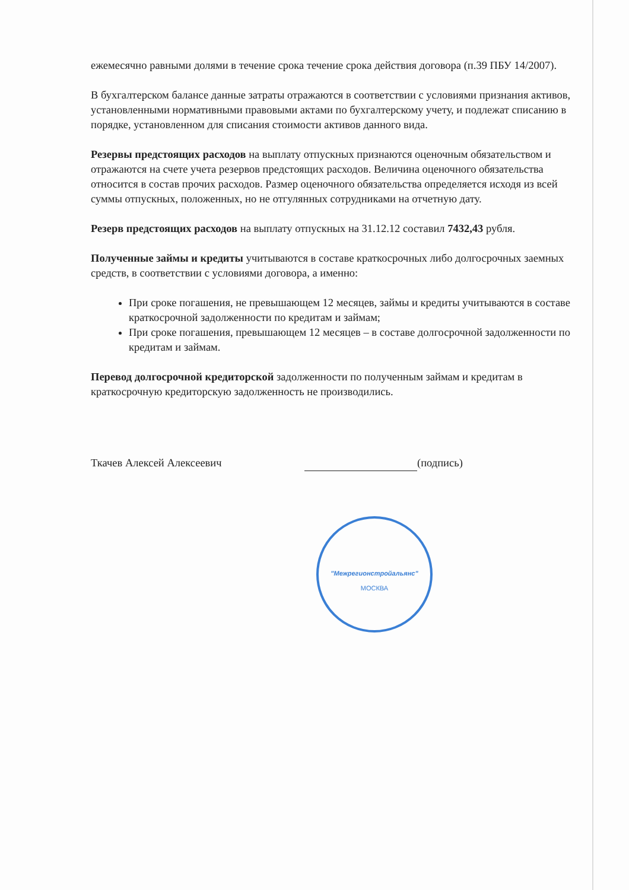"Межрегионстройальянс"
МОСКВА
ежемесячно равными долями в течение срока течение срока действия договора (п.39 ПБУ 14/2007).
В бухгалтерском балансе данные затраты отражаются в соответствии с условиями признания активов, установленными нормативными правовыми актами по бухгалтерскому учету, и подлежат списанию в порядке, установленном для списания стоимости активов данного вида.
Резервы предстоящих расходов на выплату отпускных признаются оценочным обязательством и отражаются на счете учета резервов предстоящих расходов. Величина оценочного обязательства относится в состав прочих расходов. Размер оценочного обязательства определяется исходя из всей суммы отпускных, положенных, но не отгулянных сотрудниками на отчетную дату.
Резерв предстоящих расходов на выплату отпускных на 31.12.12 составил 7432,43 рубля.
Полученные займы и кредиты учитываются в составе краткосрочных либо долгосрочных заемных средств, в соответствии с условиями договора, а именно:
При сроке погашения, не превышающем 12 месяцев, займы и кредиты учитываются в составе краткосрочной задолженности по кредитам и займам;
При сроке погашения, превышающем 12 месяцев – в составе долгосрочной задолженности по кредитам и займам.
Перевод долгосрочной кредиторской задолженности по полученным займам и кредитам в краткосрочную кредиторскую задолженность не производились.
Ткачев Алексей Алексеевич (подпись)